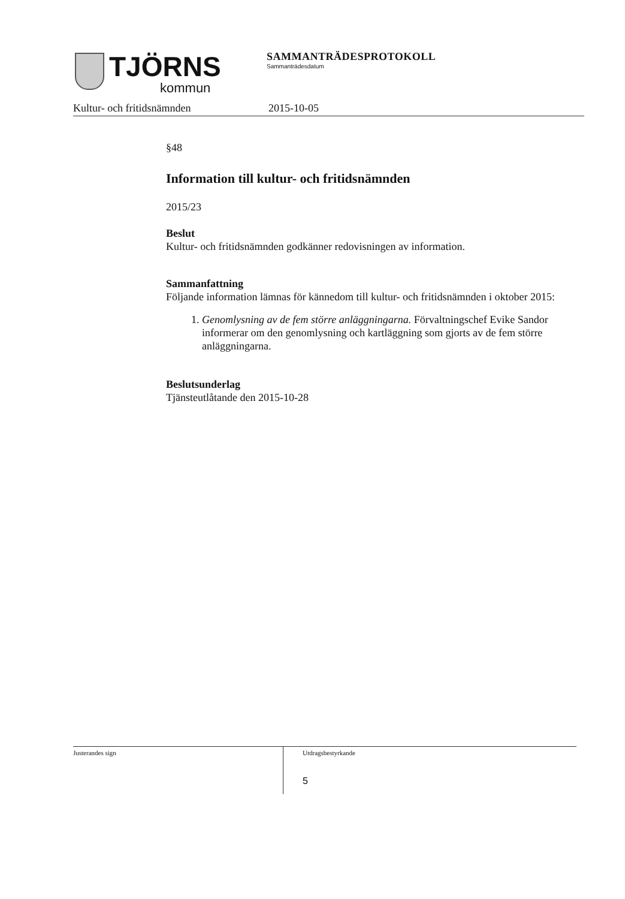TJÖRNS
kommun
SAMMANTRÄDESPROTOKOLL
Sammanträdesdatum
Kultur- och fritidsnämnden 2015-10-05
§48
Information till kultur- och fritidsnämnden
2015/23
Beslut
Kultur- och fritidsnämnden godkänner redovisningen av information.
Sammanfattning
Följande information lämnas för kännedom till kultur- och fritidsnämnden i oktober 2015:
1. Genomlysning av de fem större anläggningarna. Förvaltningschef Evike Sandor informerar om den genomlysning och kartläggning som gjorts av de fem större anläggningarna.
Beslutsunderlag
Tjänsteutlåtande den 2015-10-28
Justerandes sign
Utdragsbestyrkande
5